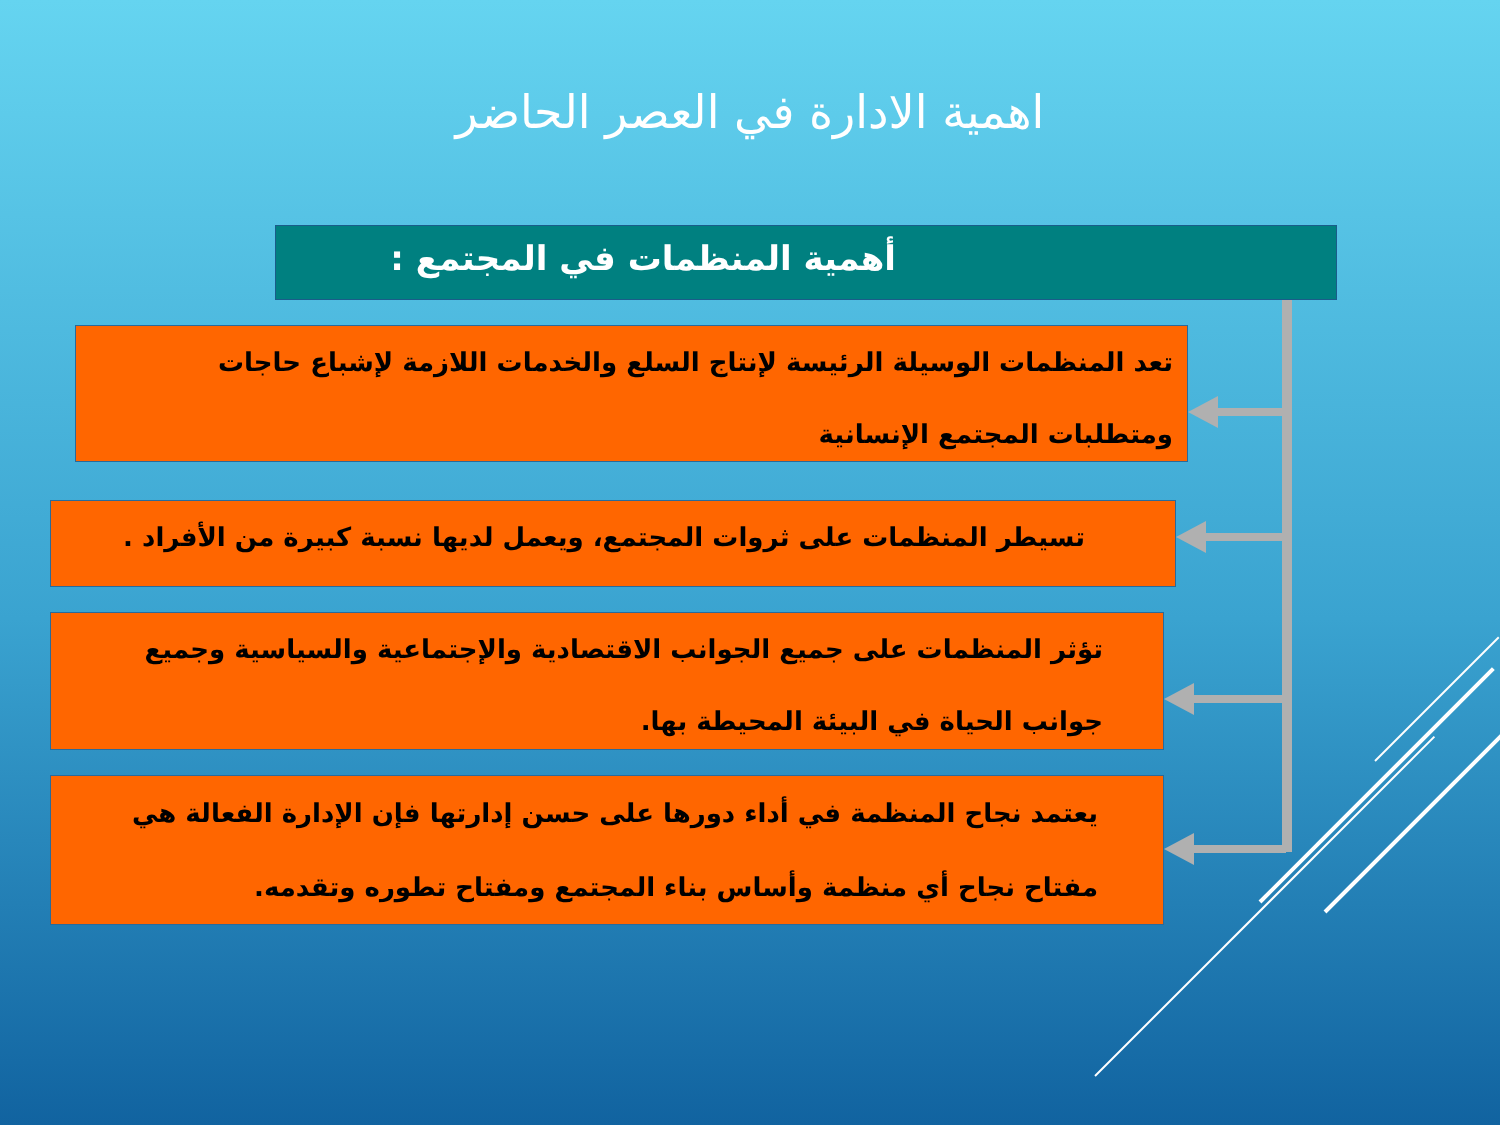اهمية الادارة في العصر الحاضر
أهمية المنظمات في المجتمع :
تعد المنظمات الوسيلة الرئيسة لإنتاج السلع والخدمات اللازمة لإشباع حاجات ومتطلبات المجتمع الإنسانية
تسيطر المنظمات على ثروات المجتمع، ويعمل لديها نسبة كبيرة من الأفراد .
تؤثر المنظمات على جميع الجوانب الاقتصادية والإجتماعية والسياسية وجميع جوانب الحياة في البيئة المحيطة بها.
يعتمد نجاح المنظمة في أداء دورها على حسن إدارتها فإن الإدارة الفعالة هي مفتاح نجاح أي منظمة وأساس بناء المجتمع ومفتاح تطوره وتقدمه.